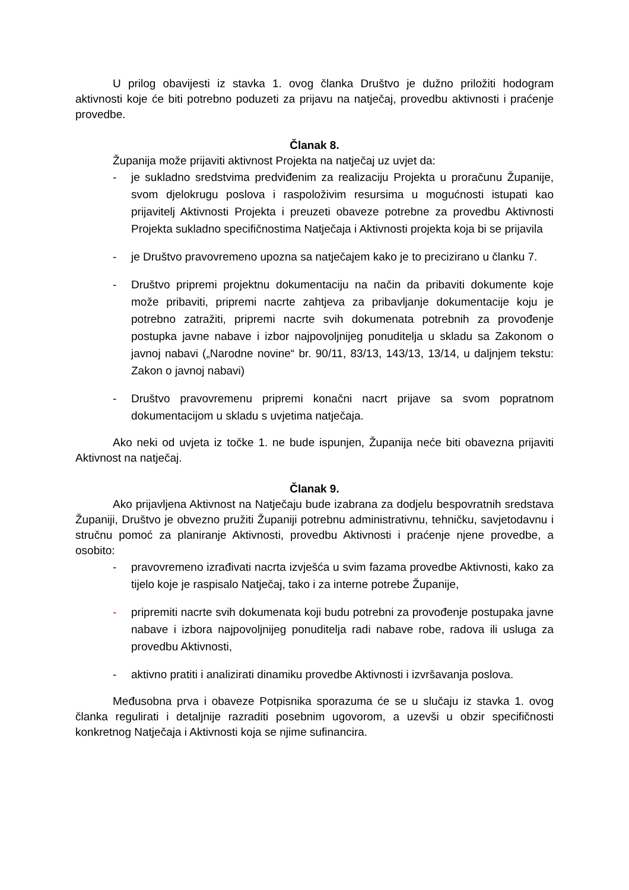U prilog obavijesti iz stavka 1. ovog članka Društvo je dužno priložiti hodogram aktivnosti koje će biti potrebno poduzeti za prijavu na natječaj, provedbu aktivnosti i praćenje provedbe.
Članak 8.
Županija može prijaviti aktivnost Projekta na natječaj uz uvjet da:
- je sukladno sredstvima predviđenim za realizaciju Projekta u proračunu Županije, svom djelokrugu poslova i raspoloživim resursima u mogućnosti istupati kao prijavitelj Aktivnosti Projekta i preuzeti obaveze potrebne za provedbu Aktivnosti Projekta sukladno specifičnostima Natječaja i Aktivnosti projekta koja bi se prijavila
- je Društvo pravovremeno upozna sa natječajem kako je to precizirano u članku 7.
- Društvo pripremi projektnu dokumentaciju na način da pribaviti dokumente koje može pribaviti, pripremi nacrte zahtjeva za pribavljanje dokumentacije koju je potrebno zatražiti, pripremi nacrte svih dokumenata potrebnih za provođenje postupka javne nabave i izbor najpovoljnijeg ponuditelja u skladu sa Zakonom o javnoj nabavi („Narodne novine“ br. 90/11, 83/13, 143/13, 13/14, u daljnjem tekstu: Zakon o javnoj nabavi)
- Društvo pravovremenu pripremi konačni nacrt prijave sa svom popratnom dokumentacijom u skladu s uvjetima natječaja.
Ako neki od uvjeta iz točke 1. ne bude ispunjen, Županija neće biti obavezna prijaviti Aktivnost na natječaj.
Članak 9.
Ako prijavljena Aktivnost na Natječaju bude izabrana za dodjelu bespovratnih sredstava Županiji, Društvo je obvezno pružiti Županiji potrebnu administrativnu, tehničku, savjetodavnu i stručnu pomoć za planiranje Aktivnosti, provedbu Aktivnosti i praćenje njene provedbe, a osobito:
- pravovremeno izrađivati nacrta izvješća u svim fazama provedbe Aktivnosti, kako za tijelo koje je raspisalo Natječaj, tako i za interne potrebe Županije,
- pripremiti nacrte svih dokumenata koji budu potrebni za provođenje postupaka javne nabave i izbora najpovoljnijeg ponuditelja radi nabave robe, radova ili usluga za provedbu Aktivnosti,
- aktivno pratiti i analizirati dinamiku provedbe Aktivnosti i izvršavanja poslova.
Međusobna prva i obaveze Potpisnika sporazuma će se u slučaju iz stavka 1. ovog članka regulirati i detaljnije razraditi posebnim ugovorom, a uzevši u obzir specifičnosti konkretnog Natječaja i Aktivnosti koja se njime sufinancira.